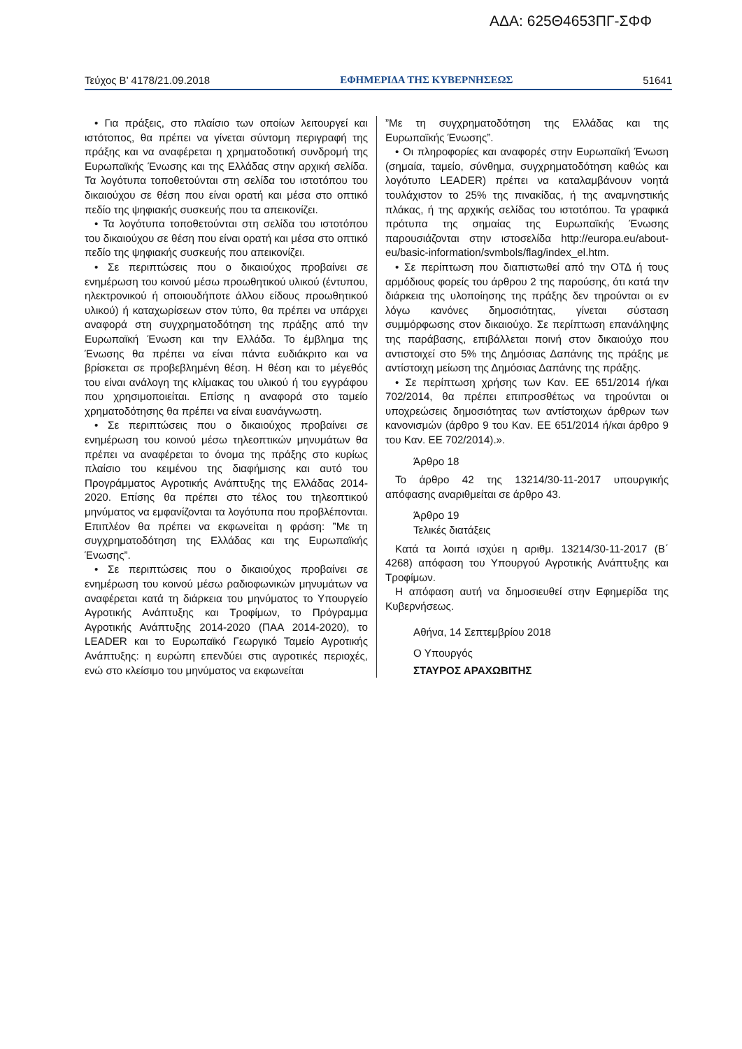ΑΔΑ: 625Θ4653ΠΓ-ΣΦΦ
Τεύχος Β’ 4178/21.09.2018 ΕΦΗΜΕΡΙΔΑ ΤΗΣ ΚΥΒΕΡΝΗΣΕΩΣ 51641
• Για πράξεις, στο πλαίσιο των οποίων λειτουργεί και ιστότοπος, θα πρέπει να γίνεται σύντομη περιγραφή της πράξης και να αναφέρεται η χρηματοδοτική συνδρομή της Ευρωπαϊκής Ένωσης και της Ελλάδας στην αρχική σελίδα. Τα λογότυπα τοποθετούνται στη σελίδα του ιστοτόπου του δικαιούχου σε θέση που είναι ορατή και μέσα στο οπτικό πεδίο της ψηφιακής συσκευής που τα απεικονίζει.
• Τα λογότυπα τοποθετούνται στη σελίδα του ιστοτόπου του δικαιούχου σε θέση που είναι ορατή και μέσα στο οπτικό πεδίο της ψηφιακής συσκευής που απεικονίζει.
• Σε περιπτώσεις που ο δικαιούχος προβαίνει σε ενημέρωση του κοινού μέσω προωθητικού υλικού (έντυπου, ηλεκτρονικού ή οποιουδήποτε άλλου είδους προωθητικού υλικού) ή καταχωρίσεων στον τύπο, θα πρέπει να υπάρχει αναφορά στη συγχρηματοδότηση της πράξης από την Ευρωπαϊκή Ένωση και την Ελλάδα. Το έμβλημα της Ένωσης θα πρέπει να είναι πάντα ευδιάκριτο και να βρίσκεται σε προβεβλημένη θέση. Η θέση και το μέγεθός του είναι ανάλογη της κλίμακας του υλικού ή του εγγράφου που χρησιμοποιείται. Επίσης η αναφορά στο ταμείο χρηματοδότησης θα πρέπει να είναι ευανάγνωστη.
• Σε περιπτώσεις που ο δικαιούχος προβαίνει σε ενημέρωση του κοινού μέσω τηλεοπτικών μηνυμάτων θα πρέπει να αναφέρεται το όνομα της πράξης στο κυρίως πλαίσιο του κειμένου της διαφήμισης και αυτό του Προγράμματος Αγροτικής Ανάπτυξης της Ελλάδας 2014-2020. Επίσης θα πρέπει στο τέλος του τηλεοπτικού μηνύματος να εμφανίζονται τα λογότυπα που προβλέπονται. Επιπλέον θα πρέπει να εκφωνείται η φράση: ”Με τη συγχρηματοδότηση της Ελλάδας και της Ευρωπαϊκής Ένωσης”.
• Σε περιπτώσεις που ο δικαιούχος προβαίνει σε ενημέρωση του κοινού μέσω ραδιοφωνικών μηνυμάτων να αναφέρεται κατά τη διάρκεια του μηνύματος το Υπουργείο Αγροτικής Ανάπτυξης και Τροφίμων, το Πρόγραμμα Αγροτικής Ανάπτυξης 2014-2020 (ΠΑΑ 2014-2020), το LEADER και το Ευρωπαϊκό Γεωργικό Ταμείο Αγροτικής Ανάπτυξης: η ευρώπη επενδύει στις αγροτικές περιοχές, ενώ στο κλείσιμο του μηνύματος να εκφωνείται
”Με τη συγχρηματοδότηση της Ελλάδας και της Ευρωπαϊκής Ένωσης”.
• Οι πληροφορίες και αναφορές στην Ευρωπαϊκή Ένωση (σημαία, ταμείο, σύνθημα, συγχρηματοδότηση καθώς και λογότυπο LEADER) πρέπει να καταλαμβάνουν νοητά τουλάχιστον το 25% της πινακίδας, ή της αναμνηστικής πλάκας, ή της αρχικής σελίδας του ιστοτόπου. Τα γραφικά πρότυπα της σημαίας της Ευρωπαϊκής Ένωσης παρουσιάζονται στην ιστοσελίδα http://europa.eu/about-eu/basic-information/svmbols/flag/index_el.htm.
• Σε περίπτωση που διαπιστωθεί από την ΟΤΔ ή τους αρμόδιους φορείς του άρθρου 2 της παρούσης, ότι κατά την διάρκεια της υλοποίησης της πράξης δεν τηρούνται οι εν λόγω κανόνες δημοσιότητας, γίνεται σύσταση συμμόρφωσης στον δικαιούχο. Σε περίπτωση επανάληψης της παράβασης, επιβάλλεται ποινή στον δικαιούχο που αντιστοιχεί στο 5% της Δημόσιας Δαπάνης της πράξης με αντίστοιχη μείωση της Δημόσιας Δαπάνης της πράξης.
• Σε περίπτωση χρήσης των Καν. ΕΕ 651/2014 ή/και 702/2014, θα πρέπει επιπροσθέτως να τηρούνται οι υποχρεώσεις δημοσιότητας των αντίστοιχων άρθρων των κανονισμών (άρθρο 9 του Καν. ΕΕ 651/2014 ή/και άρθρο 9 του Καν. ΕΕ 702/2014).».
Άρθρο 18
Το άρθρο 42 της 13214/30-11-2017 υπουργικής απόφασης αναριθμείται σε άρθρο 43.
Άρθρο 19
Τελικές διατάξεις
Κατά τα λοιπά ισχύει η αριθμ. 13214/30-11-2017 (Β΄ 4268) απόφαση του Υπουργού Αγροτικής Ανάπτυξης και Τροφίμων.
Η απόφαση αυτή να δημοσιευθεί στην Εφημερίδα της Κυβερνήσεως.
Αθήνα, 14 Σεπτεμβρίου 2018
Ο Υπουργός
ΣΤΑΥΡΟΣ ΑΡΑΧΩΒΙΤΗΣ